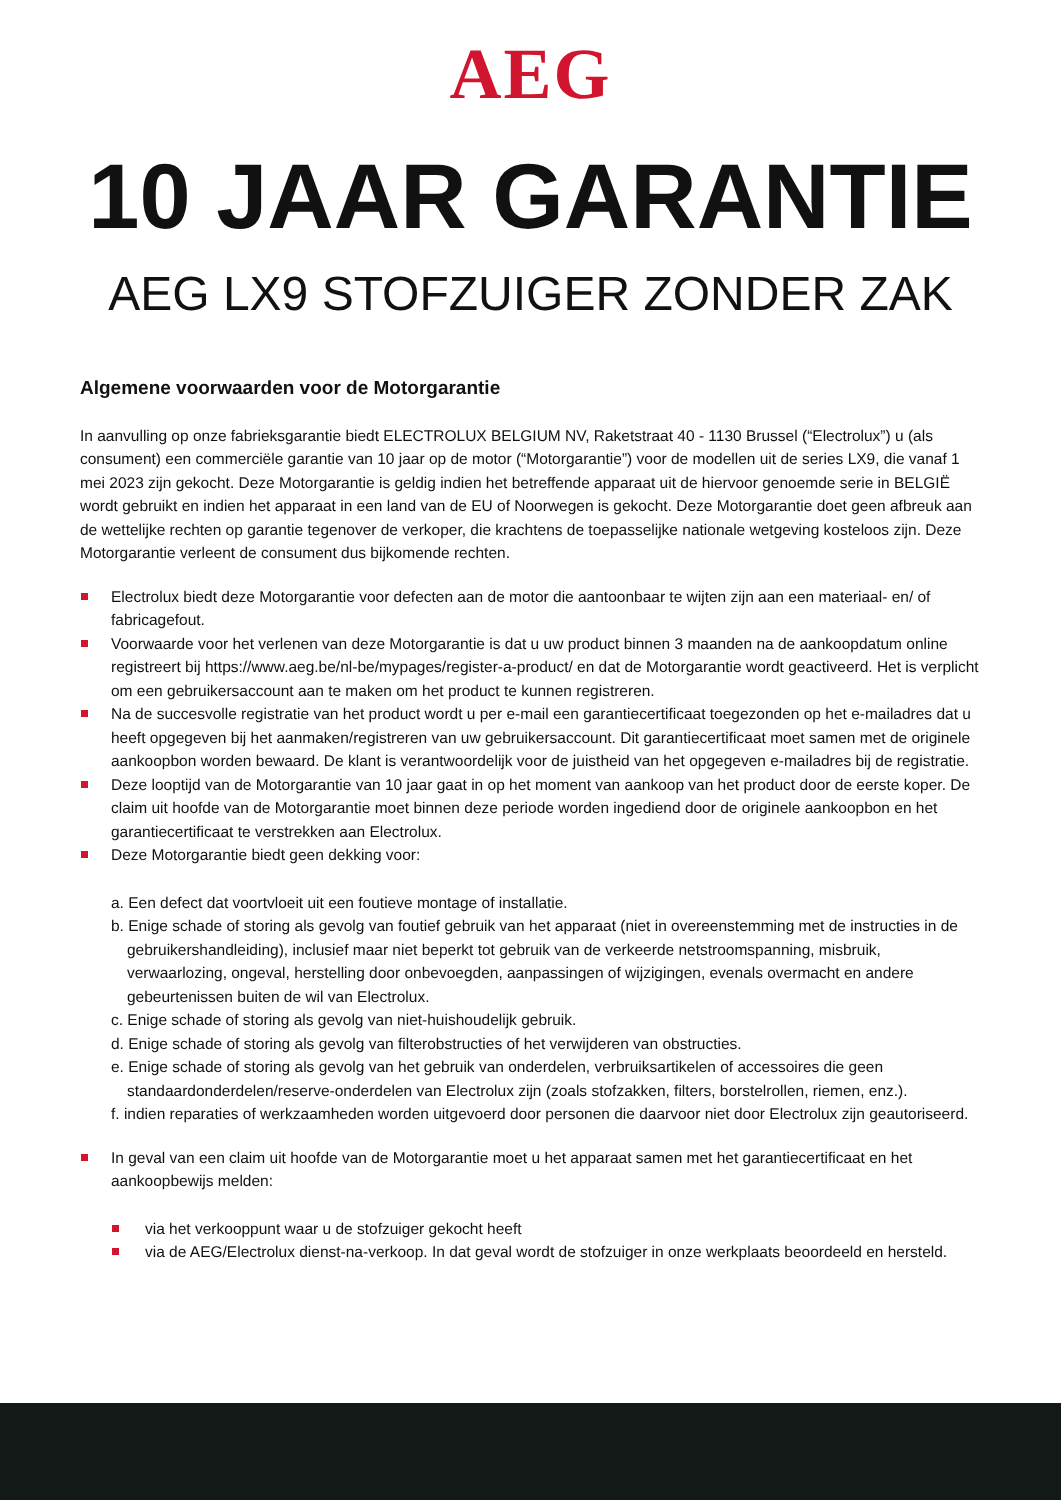AEG
10 JAAR GARANTIE
AEG LX9 STOFZUIGER ZONDER ZAK
Algemene voorwaarden voor de Motorgarantie
In aanvulling op onze fabrieksgarantie biedt ELECTROLUX BELGIUM NV, Raketstraat 40 - 1130 Brussel (“Electrolux”) u (als consument) een commerciële garantie van 10 jaar op de motor (“Motorgarantie”) voor de modellen uit de series LX9, die vanaf 1 mei 2023 zijn gekocht. Deze Motorgarantie is geldig indien het betreffende apparaat uit de hiervoor genoemde serie in BELGIË wordt gebruikt en indien het apparaat in een land van de EU of Noorwegen is gekocht. Deze Motorgarantie doet geen afbreuk aan de wettelijke rechten op garantie tegenover de verkoper, die krachtens de toepasselijke nationale wetgeving kosteloos zijn. Deze Motorgarantie verleent de consument dus bijkomende rechten.
Electrolux biedt deze Motorgarantie voor defecten aan de motor die aantoonbaar te wijten zijn aan een materiaal- en/ of fabricagefout.
Voorwaarde voor het verlenen van deze Motorgarantie is dat u uw product binnen 3 maanden na de aankoopdatum online registreert bij https://www.aeg.be/nl-be/mypages/register-a-product/ en dat de Motorgarantie wordt geactiveerd. Het is verplicht om een gebruikersaccount aan te maken om het product te kunnen registreren.
Na de succesvolle registratie van het product wordt u per e-mail een garantiecertificaat toegezonden op het e-mailadres dat u heeft opgegeven bij het aanmaken/registreren van uw gebruikersaccount. Dit garantiecertificaat moet samen met de originele aankoopbon worden bewaard. De klant is verantwoordelijk voor de juistheid van het opgegeven e-mailadres bij de registratie.
Deze looptijd van de Motorgarantie van 10 jaar gaat in op het moment van aankoop van het product door de eerste koper. De claim uit hoofde van de Motorgarantie moet binnen deze periode worden ingediend door de originele aankoopbon en het garantiecertificaat te verstrekken aan Electrolux.
Deze Motorgarantie biedt geen dekking voor:
a. Een defect dat voortvloeit uit een foutieve montage of installatie.
b. Enige schade of storing als gevolg van foutief gebruik van het apparaat (niet in overeenstemming met de instructies in de gebruikershandleiding), inclusief maar niet beperkt tot gebruik van de verkeerde netstroomspanning, misbruik, verwaarlozing, ongeval, herstelling door onbevoegden, aanpassingen of wijzigingen, evenals overmacht en andere gebeurtenissen buiten de wil van Electrolux.
c. Enige schade of storing als gevolg van niet-huishoudelijk gebruik.
d. Enige schade of storing als gevolg van filterobstructies of het verwijderen van obstructies.
e. Enige schade of storing als gevolg van het gebruik van onderdelen, verbruiksartikelen of accessoires die geen standaardonderdelen/reserve-onderdelen van Electrolux zijn (zoals stofzakken, filters, borstelrollen, riemen, enz.).
f. indien reparaties of werkzaamheden worden uitgevoerd door personen die daarvoor niet door Electrolux zijn geautoriseerd.
In geval van een claim uit hoofde van de Motorgarantie moet u het apparaat samen met het garantiecertificaat en het aankoopbewijs melden:
via het verkooppunt waar u de stofzuiger gekocht heeft
via de AEG/Electrolux dienst-na-verkoop. In dat geval wordt de stofzuiger in onze werkplaats beoordeeld en hersteld.